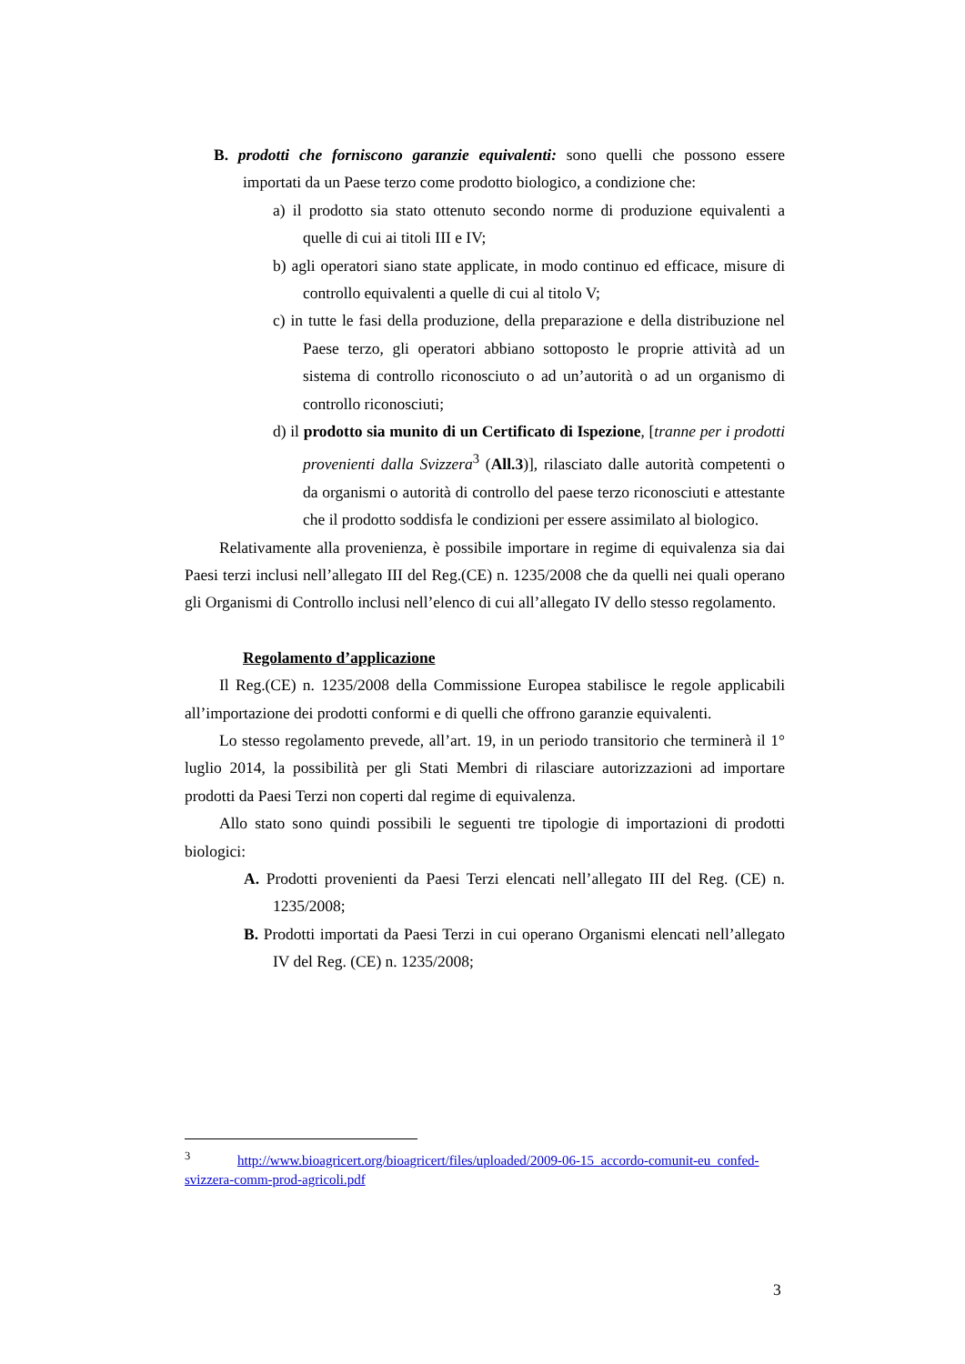B. prodotti che forniscono garanzie equivalenti: sono quelli che possono essere importati da un Paese terzo come prodotto biologico, a condizione che:
a) il prodotto sia stato ottenuto secondo norme di produzione equivalenti a quelle di cui ai titoli III e IV;
b) agli operatori siano state applicate, in modo continuo ed efficace, misure di controllo equivalenti a quelle di cui al titolo V;
c) in tutte le fasi della produzione, della preparazione e della distribuzione nel Paese terzo, gli operatori abbiano sottoposto le proprie attività ad un sistema di controllo riconosciuto o ad un’autorità o ad un organismo di controllo riconosciuti;
d) il prodotto sia munito di un Certificato di Ispezione, [tranne per i prodotti provenienti dalla Svizzera<sup>3</sup> (All.3)], rilasciato dalle autorità competenti o da organismi o autorità di controllo del paese terzo riconosciuti e attestante che il prodotto soddisfa le condizioni per essere assimilato al biologico.
Relativamente alla provenienza, è possibile importare in regime di equivalenza sia dai Paesi terzi inclusi nell’allegato III del Reg.(CE) n. 1235/2008 che da quelli nei quali operano gli Organismi di Controllo inclusi nell’elenco di cui all’allegato IV dello stesso regolamento.
Regolamento d’applicazione
Il Reg.(CE) n. 1235/2008 della Commissione Europea stabilisce le regole applicabili all’importazione dei prodotti conformi e di quelli che offrono garanzie equivalenti.
Lo stesso regolamento prevede, all’art. 19, in un periodo transitorio che terminerà il 1° luglio 2014, la possibilità per gli Stati Membri di rilasciare autorizzazioni ad importare prodotti da Paesi Terzi non coperti dal regime di equivalenza.
Allo stato sono quindi possibili le seguenti tre tipologie di importazioni di prodotti biologici:
A. Prodotti provenienti da Paesi Terzi elencati nell’allegato III del Reg. (CE) n. 1235/2008;
B. Prodotti importati da Paesi Terzi in cui operano Organismi elencati nell’allegato IV del Reg. (CE) n. 1235/2008;
<sup>3</sup> http://www.bioagricert.org/bioagricert/files/uploaded/2009-06-15_accordo-comunit-eu_confed-svizzera-comm-prod-agricoli.pdf
3